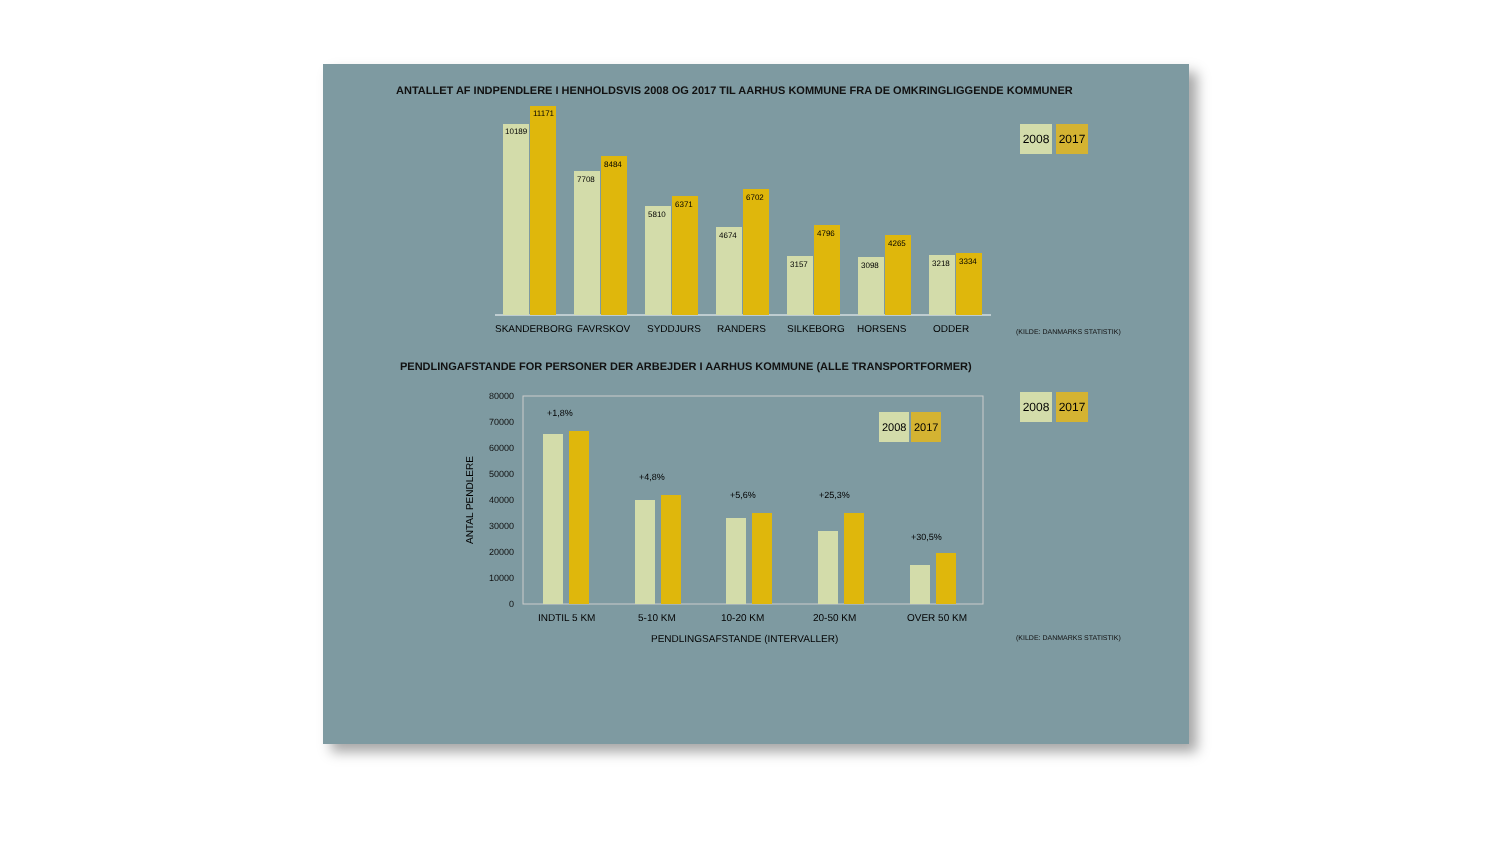ANTALLET AF INDPENDLERE I HENHOLDSVIS 2008 OG 2017 TIL AARHUS KOMMUNE FRA DE OMKRINGLIGGENDE KOMMUNER
10189
11171
7708
8484
5810
6371
4674
6702
3157
4796
3098
4265
3218
3334
SKANDERBORG
FAVRSKOV
SYDDJURS
RANDERS
SILKEBORG
HORSENS
ODDER
2008 2017
(KILDE: DANMARKS STATISTIK)
PENDLINGAFSTANDE FOR PERSONER DER ARBEJDER I AARHUS KOMMUNE (ALLE TRANSPORTFORMER)
ANTAL PENDLERE
80000
70000
60000
50000
40000
30000
20000
10000
0
+1,8%
+4,8%
+5,6%
+25,3%
+30,5%
INDTIL 5 KM
5-10 KM
10-20 KM
20-50 KM
OVER 50 KM
PENDLINGSAFSTANDE (INTERVALLER)
2008
2017
2008 2017
(KILDE: DANMARKS STATISTIK)